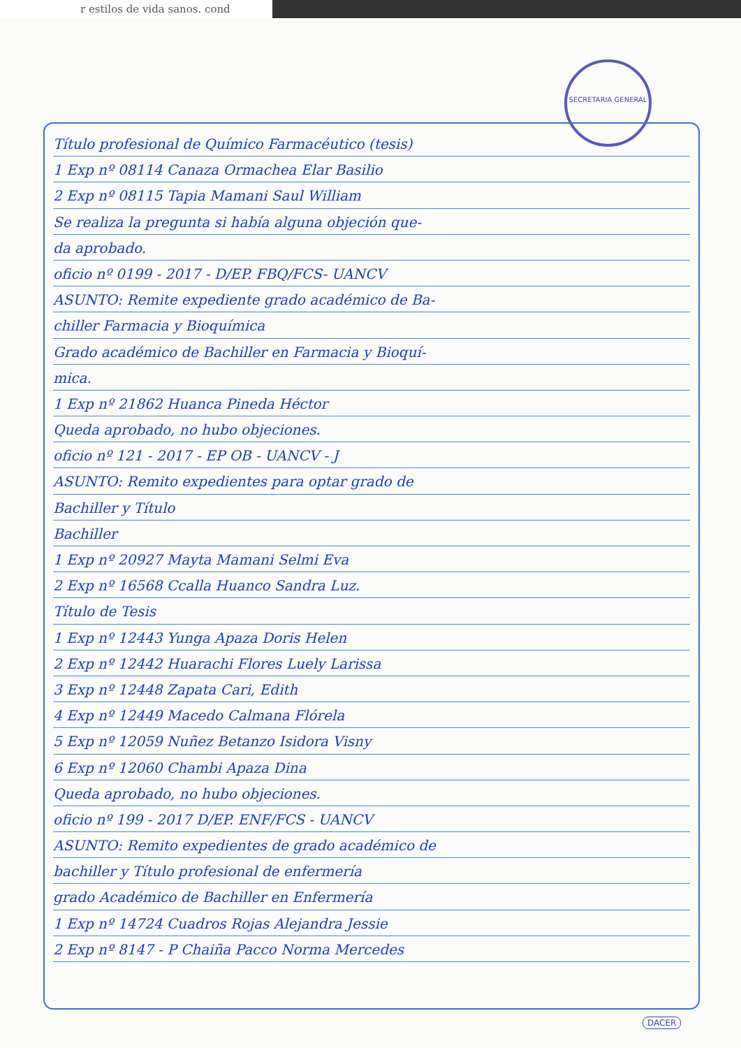r estilos de vida sanos. cond
SECRETARIA GENERAL
Título profesional de Químico Farmacéutico (tesis)
1 Exp nº 08114 Canaza Ormachea Elar Basilio
2 Exp nº 08115 Tapia Mamani Saul William
Se realiza la pregunta si había alguna objeción que-
da aprobado.
oficio nº 0199 - 2017 - D/EP. FBQ/FCS- UANCV
ASUNTO: Remite expediente grado académico de Ba-
chiller Farmacia y Bioquímica
Grado académico de Bachiller en Farmacia y Bioquí-
mica.
1 Exp nº 21862 Huanca Pineda Héctor
Queda aprobado, no hubo objeciones.
oficio nº 121 - 2017 - EP OB - UANCV - J
ASUNTO: Remito expedientes para optar grado de
Bachiller y Título
Bachiller
1 Exp nº 20927 Mayta Mamani Selmi Eva
2 Exp nº 16568 Ccalla Huanco Sandra Luz.
Título de Tesis
1 Exp nº 12443 Yunga Apaza Doris Helen
2 Exp nº 12442 Huarachi Flores Luely Larissa
3 Exp nº 12448 Zapata Cari, Edith
4 Exp nº 12449 Macedo Calmana Flórela
5 Exp nº 12059 Nuñez Betanzo Isidora Visny
6 Exp nº 12060 Chambi Apaza Dina
Queda aprobado, no hubo objeciones.
oficio nº 199 - 2017 D/EP. ENF/FCS - UANCV
ASUNTO: Remito expedientes de grado académico de
bachiller y Título profesional de enfermería
grado Académico de Bachiller en Enfermería
1 Exp nº 14724 Cuadros Rojas Alejandra Jessie
2 Exp nº 8147 - P Chaiña Pacco Norma Mercedes
DACER